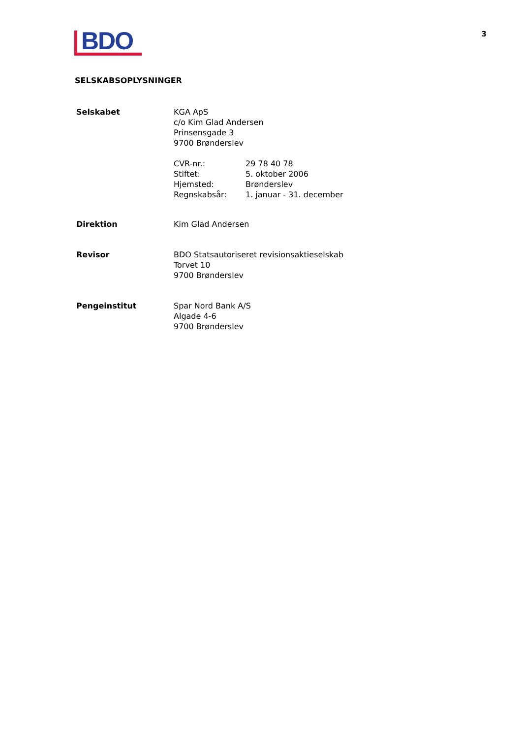BDO
3
SELSKABSOPLYSNINGER
Selskabet KGA ApS
c/o Kim Glad Andersen
Prinsensgade 3
9700 Brønderslev
CVR-nr.: 29 78 40 78
Stiftet: 5. oktober 2006
Hjemsted: Brønderslev
Regnskabsår: 1. januar - 31. december
Direktion Kim Glad Andersen
Revisor BDO Statsautoriseret revisionsaktieselskab
Torvet 10
9700 Brønderslev
Pengeinstitut Spar Nord Bank A/S
Algade 4-6
9700 Brønderslev